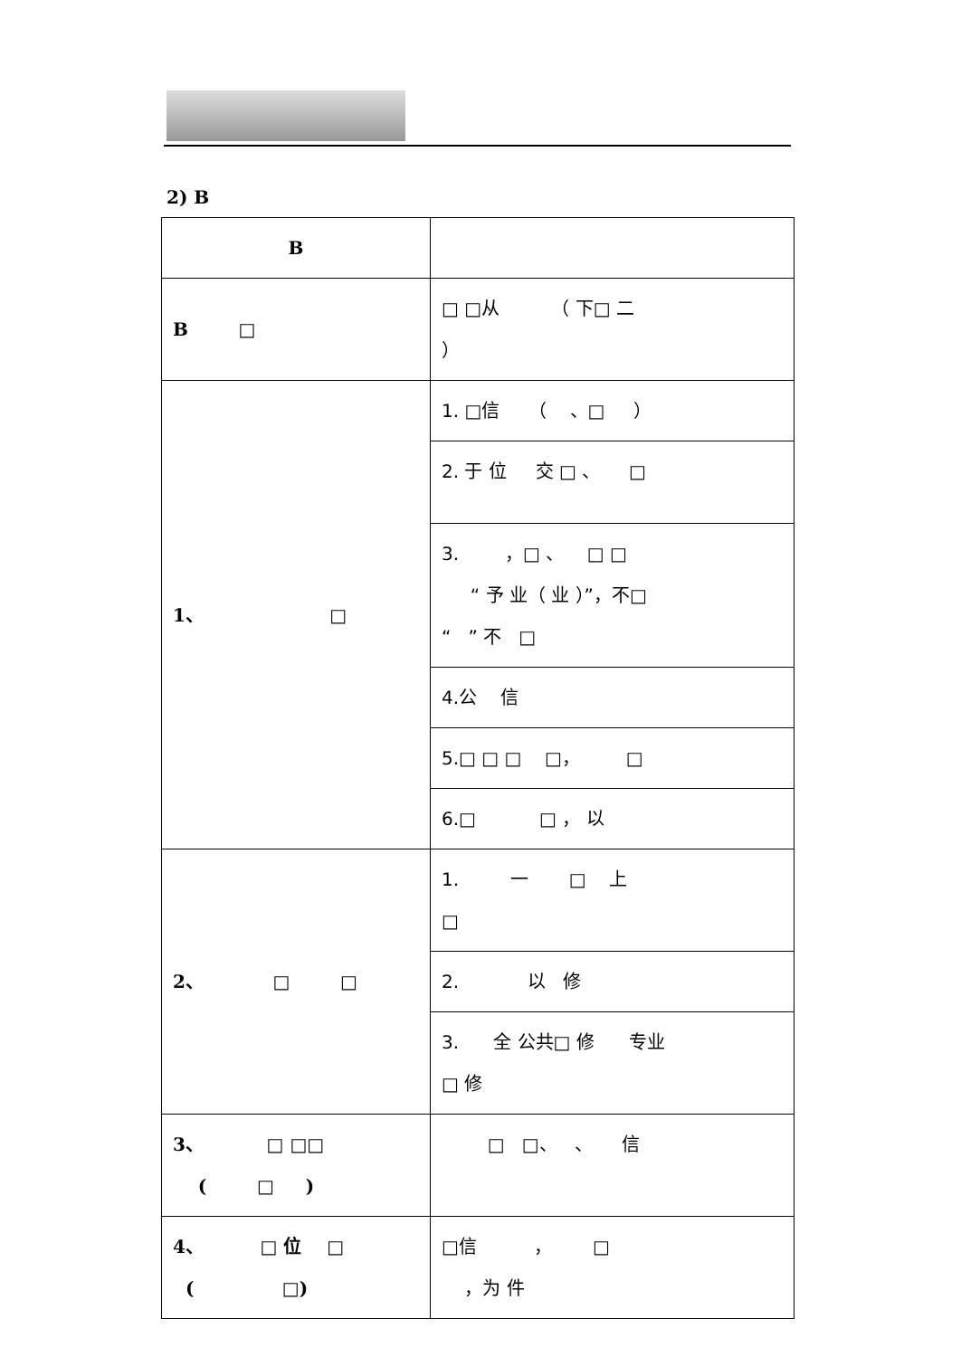2) B
| B | |
| B □ | □ □从 （ 下□ 二 ） |
| 1、 □ | 1. □信 （ 、□ ） |
| | 2. 于 位 交 □ 、 □ |
| | 3. ，□ 、 □ □ “ 予 业（ 业 ）”，不□ “ ” 不 □ |
| | 4.公 信 |
| | 5.□ □ □ □， □ |
| | 6.□ □ ， 以 |
| 2、 □ □ | 1. 一 □ 上 □ |
| | 2. 以 修 |
| | 3. 全 公共□ 修 专业 □ 修 |
| 3、 □ □□ ( □ ) | □ □、 、 信 |
| 4、 □ 位 □ ( □) | □信 ， □ ，为 件 |